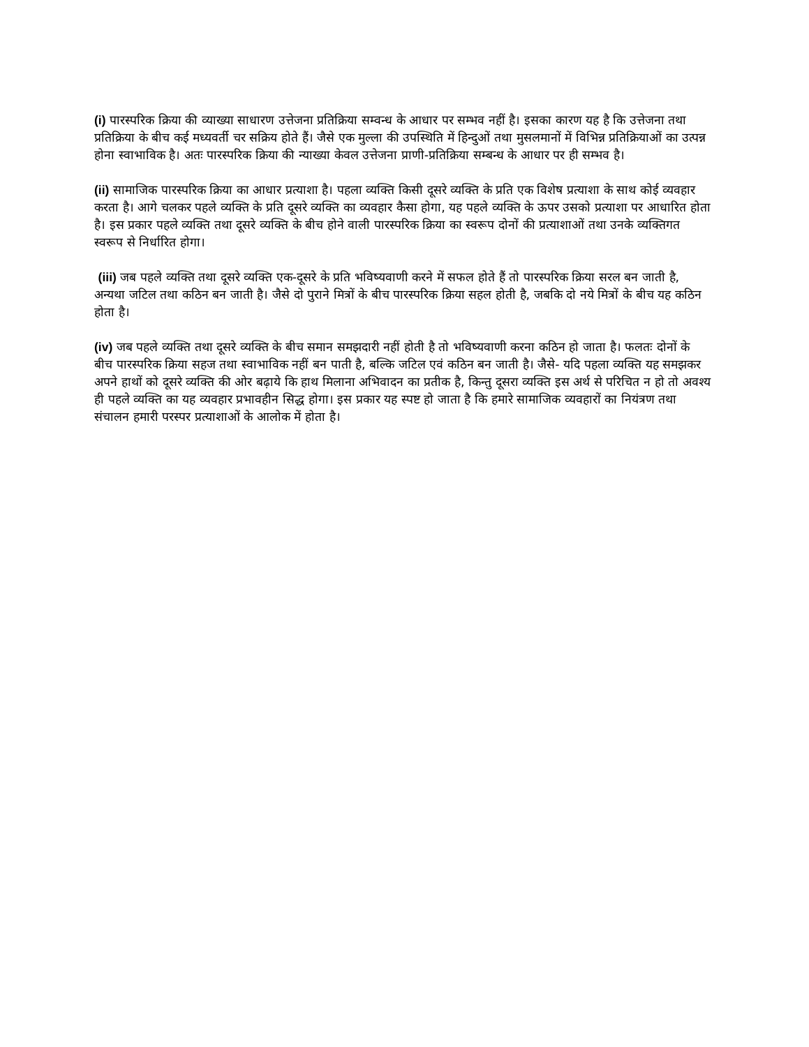(i) पारस्परिक क्रिया की व्याख्या साधारण उत्तेजना प्रतिक्रिया सम्वन्ध के आधार पर सम्भव नहीं है। इसका कारण यह है कि उत्तेजना तथा प्रतिक्रिया के बीच कई मध्यवर्ती चर सक्रिय होते हैं। जैसे एक मुल्ला की उपस्थिति में हिन्दुओं तथा मुसलमानों में विभिन्न प्रतिक्रियाओं का उत्पन्न होना स्वाभाविक है। अतः पारस्परिक क्रिया की न्याख्या केवल उत्तेजना प्राणी-प्रतिक्रिया सम्बन्ध के आधार पर ही सम्भव है।
(ii) सामाजिक पारस्परिक क्रिया का आधार प्रत्याशा है। पहला व्यक्ति किसी दूसरे व्यक्ति के प्रति एक विशेष प्रत्याशा के साथ कोई व्यवहार करता है। आगे चलकर पहले व्यक्ति के प्रति दूसरे व्यक्ति का व्यवहार कैसा होगा, यह पहले व्यक्ति के ऊपर उसको प्रत्याशा पर आधारित होता है। इस प्रकार पहले व्यक्ति तथा दूसरे व्यक्ति के बीच होने वाली पारस्परिक क्रिया का स्वरूप दोनों की प्रत्याशाओं तथा उनके व्यक्तिगत स्वरूप से निर्धारित होगा।
(iii) जब पहले व्यक्ति तथा दूसरे व्यक्ति एक-दूसरे के प्रति भविष्यवाणी करने में सफल होते हैं तो पारस्परिक क्रिया सरल बन जाती है, अन्यथा जटिल तथा कठिन बन जाती है। जैसे दो पुराने मित्रों के बीच पारस्परिक क्रिया सहल होती है, जबकि दो नये मित्रों के बीच यह कठिन होता है।
(iv) जब पहले व्यक्ति तथा दूसरे व्यक्ति के बीच समान समझदारी नहीं होती है तो भविष्यवाणी करना कठिन हो जाता है। फलतः दोनों के बीच पारस्परिक क्रिया सहज तथा स्वाभाविक नहीं बन पाती है, बल्कि जटिल एवं कठिन बन जाती है। जैसे- यदि पहला व्यक्ति यह समझकर अपने हाथों को दूसरे व्यक्ति की ओर बढ़ाये कि हाथ मिलाना अभिवादन का प्रतीक है, किन्तु दूसरा व्यक्ति इस अर्थ से परिचित न हो तो अवश्य ही पहले व्यक्ति का यह व्यवहार प्रभावहीन सिद्ध होगा। इस प्रकार यह स्पष्ट हो जाता है कि हमारे सामाजिक व्यवहारों का नियंत्रण तथा संचालन हमारी परस्पर प्रत्याशाओं के आलोक में होता है।